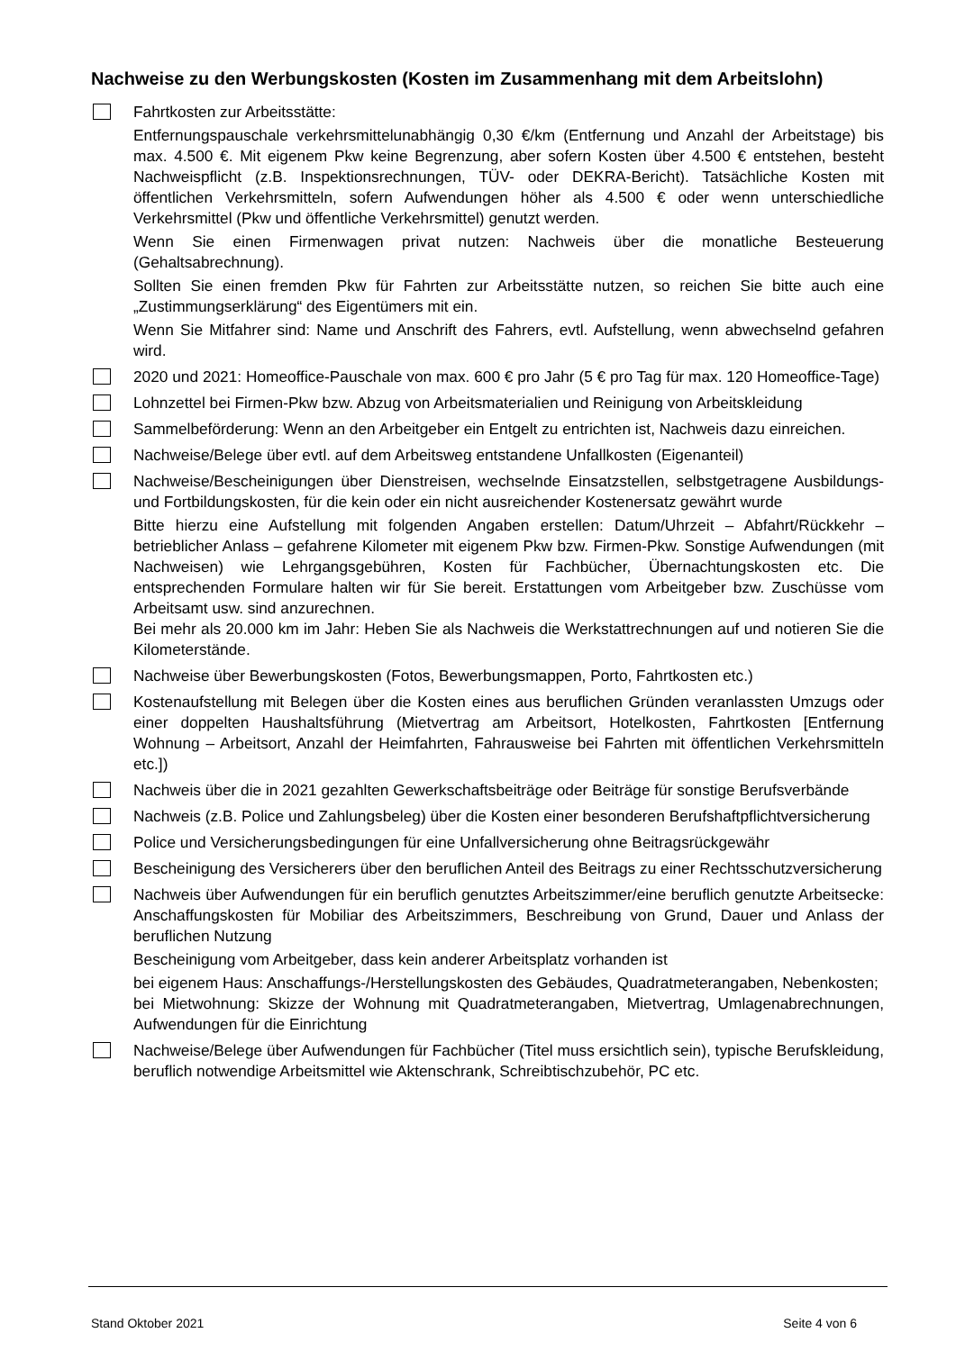Nachweise zu den Werbungskosten (Kosten im Zusammenhang mit dem Arbeitslohn)
Fahrtkosten zur Arbeitsstätte:
Entfernungspauschale verkehrsmittelunabhängig 0,30 €/km (Entfernung und Anzahl der Arbeitstage) bis max. 4.500 €. Mit eigenem Pkw keine Begrenzung, aber sofern Kosten über 4.500 € entstehen, besteht Nachweispflicht (z.B. Inspektionsrechnungen, TÜV- oder DEKRA-Bericht). Tatsächliche Kosten mit öffentlichen Verkehrsmitteln, sofern Aufwendungen höher als 4.500 € oder wenn unterschiedliche Verkehrsmittel (Pkw und öffentliche Verkehrsmittel) genutzt werden.
Wenn Sie einen Firmenwagen privat nutzen: Nachweis über die monatliche Besteuerung (Gehaltsabrechnung).
Sollten Sie einen fremden Pkw für Fahrten zur Arbeitsstätte nutzen, so reichen Sie bitte auch eine „Zustimmungserklärung“ des Eigentümers mit ein.
Wenn Sie Mitfahrer sind: Name und Anschrift des Fahrers, evtl. Aufstellung, wenn abwechselnd gefahren wird.
2020 und 2021: Homeoffice-Pauschale von max. 600 € pro Jahr (5 € pro Tag für max. 120 Homeoffice-Tage)
Lohnzettel bei Firmen-Pkw bzw. Abzug von Arbeitsmaterialien und Reinigung von Arbeitskleidung
Sammelbeförderung: Wenn an den Arbeitgeber ein Entgelt zu entrichten ist, Nachweis dazu einreichen.
Nachweise/Belege über evtl. auf dem Arbeitsweg entstandene Unfallkosten (Eigenanteil)
Nachweise/Bescheinigungen über Dienstreisen, wechselnde Einsatzstellen, selbstgetragene Ausbildungs- und Fortbildungskosten, für die kein oder ein nicht ausreichender Kostenersatz gewährt wurde
Bitte hierzu eine Aufstellung mit folgenden Angaben erstellen: Datum/Uhrzeit – Abfahrt/Rückkehr – betrieblicher Anlass – gefahrene Kilometer mit eigenem Pkw bzw. Firmen-Pkw. Sonstige Aufwendungen (mit Nachweisen) wie Lehrgangsgebühren, Kosten für Fachbücher, Übernachtungskosten etc. Die entsprechenden Formulare halten wir für Sie bereit. Erstattungen vom Arbeitgeber bzw. Zuschüsse vom Arbeitsamt usw. sind anzurechnen.
Bei mehr als 20.000 km im Jahr: Heben Sie als Nachweis die Werkstattrechnungen auf und notieren Sie die Kilometerstände.
Nachweise über Bewerbungskosten (Fotos, Bewerbungsmappen, Porto, Fahrtkosten etc.)
Kostenaufstellung mit Belegen über die Kosten eines aus beruflichen Gründen veranlassten Umzugs oder einer doppelten Haushaltsführung (Mietvertrag am Arbeitsort, Hotelkosten, Fahrtkosten [Entfernung Wohnung – Arbeitsort, Anzahl der Heimfahrten, Fahrausweise bei Fahrten mit öffentlichen Verkehrsmitteln etc.])
Nachweis über die in 2021 gezahlten Gewerkschaftsbeiträge oder Beiträge für sonstige Berufsverbände
Nachweis (z.B. Police und Zahlungsbeleg) über die Kosten einer besonderen Berufshaftpflichtversicherung
Police und Versicherungsbedingungen für eine Unfallversicherung ohne Beitragsrückgewähr
Bescheinigung des Versicherers über den beruflichen Anteil des Beitrags zu einer Rechtsschutzversicherung
Nachweis über Aufwendungen für ein beruflich genutztes Arbeitszimmer/eine beruflich genutzte Arbeitsecke: Anschaffungskosten für Mobiliar des Arbeitszimmers, Beschreibung von Grund, Dauer und Anlass der beruflichen Nutzung
Bescheinigung vom Arbeitgeber, dass kein anderer Arbeitsplatz vorhanden ist
bei eigenem Haus: Anschaffungs-/Herstellungskosten des Gebäudes, Quadratmeterangaben, Nebenkosten;
bei Mietwohnung: Skizze der Wohnung mit Quadratmeterangaben, Mietvertrag, Umlagenabrechnungen, Aufwendungen für die Einrichtung
Nachweise/Belege über Aufwendungen für Fachbücher (Titel muss ersichtlich sein), typische Berufskleidung, beruflich notwendige Arbeitsmittel wie Aktenschrank, Schreibtischzubehör, PC etc.
Stand Oktober 2021 Seite 4 von 6